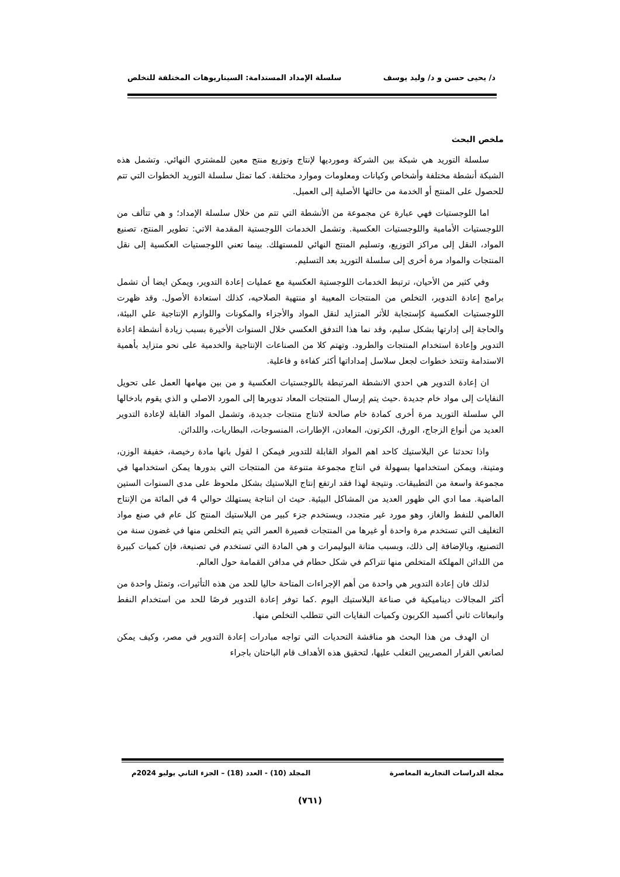د/ يحيى حسن و د/ وليد يوسف سلسلة الإمداد المستدامة: السيناريوهات المختلفة للتخلص
ملخص البحث
سلسلة التوريد هي شبكة بين الشركة ومورديها لإنتاج وتوزيع منتج معين للمشتري النهائي. وتشمل هذه الشبكة أنشطة مختلفة وأشخاص وكيانات ومعلومات وموارد مختلفة. كما تمثل سلسلة التوريد الخطوات التي تتم للحصول على المنتج أو الخدمة من حالتها الأصلية إلى العميل.
اما اللوجستيات فهي عبارة عن مجموعة من الأنشطة التي تتم من خلال سلسلة الإمداد؛ و هي تتألف من اللوجستيات الأمامية واللوجستيات العكسية. وتشمل الخدمات اللوجستية المقدمة الاتي: تطوير المنتج، تصنيع المواد، النقل إلى مراكز التوزيع، وتسليم المنتج النهائي للمستهلك. بينما تعني اللوجستيات العكسية إلى نقل المنتجات والمواد مرة أخرى إلى سلسلة التوريد بعد التسليم.
وفي كثير من الأحيان، ترتبط الخدمات اللوجستية العكسية مع عمليات إعادة التدوير، ويمكن ايضا أن تشمل برامج إعادة التدوير، التخلص من المنتجات المعيبة او منتهية الصلاحيه، كذلك استعادة الأصول. وقد ظهرت اللوجستيات العكسية كإستجابة للأثر المتزايد لنقل المواد والأجزاء والمكونات واللوازم الإنتاجية علي البيئة، والحاجة إلى إدارتها بشكل سليم، وقد نما هذا التدفق العكسي خلال السنوات الأخيرة بسبب زيادة أنشطة إعادة التدوير وإعادة استخدام المنتجات والطرود. وتهتم كلا من الصناعات الإنتاجية والخدمية على نحو متزايد بأهمية الاستدامة وتتخذ خطوات لجعل سلاسل إمداداتها أكثر كفاءة و فاعلية.
ان إعادة التدوير هي احدي الانشطة المرتبطة باللوجستيات العكسية و من بين مهامها العمل على تحويل النفايات إلى مواد خام جديدة .حيث يتم إرسال المنتجات المعاد تدويرها إلى المورد الاصلي و الذي يقوم بادخالها الي سلسلة التوريد مرة أخرى كمادة خام صالحة لانتاج منتجات جديدة، وتشمل المواد القابلة لإعادة التدوير العديد من أنواع الزجاج، الورق، الكرتون، المعادن، الإطارات، المنسوجات، البطاريات، واللدائن.
واذا تحدثنا عن البلاستيك كاحد اهم المواد القابلة للتدوير فيمكن ا لقول بانها مادة رخيصة، خفيفة الوزن، ومتينة، ويمكن استخدامها بسهولة في انتاج مجموعة متنوعة من المنتجات التي بدورها يمكن استخدامها في مجموعة واسعة من التطبيقات. ونتيجة لهذا فقد ارتفع إنتاج البلاستيك بشكل ملحوظ على مدى السنوات الستين الماضية. مما ادي الي ظهور العديد من المشاكل البيئية. حيث ان انتاجة يستهلك حوالي 4 في المائة من الإنتاج العالمي للنفط والغاز، وهو مورد غير متجدد، ويستخدم جزء كبير من البلاستيك المنتج كل عام في صنع مواد التغليف التي تستخدم مرة واحدة أو غيرها من المنتجات قصيرة العمر التي يتم التخلص منها في غضون سنة من التصنيع، وبالإضافة إلى ذلك، وبسبب متانة البوليمرات و هي المادة التي تستخدم في تصنيعة، فإن كميات كبيرة من اللدائن المهلكة المتخلص منها تتراكم في شكل حطام في مدافن القمامة حول العالم.
لذلك فان إعادة التدوير هي واحدة من أهم الإجراءات المتاحة حاليا للحد من هذه التأثيرات، وتمثل واحدة من أكثر المجالات ديناميكية في صناعة البلاستيك اليوم .كما توفر إعادة التدوير فرصًا للحد من استخدام النفط وانبعاثات ثاني أكسيد الكربون وكميات النفايات التي تتطلب التخلص منها.
ان الهدف من هذا البحث هو مناقشة التحديات التي تواجه مبادرات إعادة التدوير في مصر، وكيف يمكن لصانعي القرار المصريين التغلب عليها، لتحقيق هذه الأهداف قام الباحثان باجراء
مجلة الدراسات التجارية المعاصرة المجلد (10) - العدد (18) – الجزء الثاني يوليو 2024م
(٧٦١)